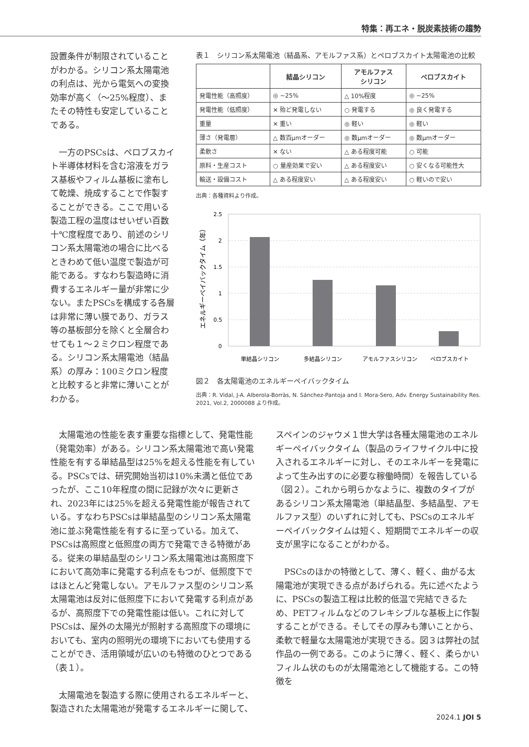特集：再エネ・脱炭素技術の趨勢
設置条件が制限されていることがわかる。シリコン系太陽電池の利点は、光から電気への変換効率が高く（～25%程度）、またその特性も安定していることである。
一方のPSCsは、ペロブスカイト半導体材料を含む溶液をガラス基板やフィルム基板に塗布して乾燥、焼成することで作製することができる。ここで用いる製造工程の温度はせいぜい百数十℃度程度であり、前述のシリコン系太陽電池の場合に比べるときわめて低い温度で製造が可能である。すなわち製造時に消費するエネルギー量が非常に少ない。またPSCsを構成する各層は非常に薄い膜であり、ガラス等の基板部分を除くと全層合わせても１～２ミクロン程度である。シリコン系太陽電池（結晶系）の厚み：100ミクロン程度と比較すると非常に薄いことがわかる。
表１　シリコン系太陽電池（結晶系、アモルファス系）とペロブスカイト太陽電池の比較
| | 結晶シリコン | アモルファス シリコン | ペロブスカイト |
| --- | --- | --- | --- |
| 発電性能（高照度） | ◎ ~25% | △ 10%程度 | ◎ ~25% |
| 発電性能（低照度） | ✕ 殆ど発電しない | ○ 発電する | ◎ 良く発電する |
| 重量 | ✕ 重い | ◎ 軽い | ◎ 軽い |
| 薄さ（発電層） | △ 数百μmオーダー | ◎ 数μmオーダー | ◎ 数μmオーダー |
| 柔軟さ | ✕ ない | △ ある程度可能 | ○ 可能 |
| 原料・生産コスト | ○ 量産効果で安い | △ ある程度安い | ○ 安くなる可能性大 |
| 輸送・設備コスト | △ ある程度安い | △ ある程度安い | ○ 軽いので安い |
出典：各種資料より作成。
エネルギーペイバックタイム（年）
2.5
2
1.5
1
0.5
0
単結晶シリコン
多結晶シリコン
アモルファスシリコン
ペロブスカイト
図２　各太陽電池のエネルギーペイバックタイム
出典：R. Vidal, J-A. Alberola-Borràs, N. Sánchez-Pantoja and I. Mora-Sero, Adv. Energy Sustainability Res. 2021, Vol.2, 2000088 より作成。
太陽電池の性能を表す重要な指標として、発電性能（発電効率）がある。シリコン系太陽電池で高い発電性能を有する単結晶型は25%を超える性能を有している。PSCsでは、研究開始当初は10%未満と低位であったが、ここ10年程度の間に記録が次々に更新され、2023年には25%を超える発電性能が報告されている。すなわちPSCsは単結晶型のシリコン系太陽電池に並ぶ発電性能を有するに至っている。加えて、PSCsは高照度と低照度の両方で発電できる特徴がある。従来の単結晶型のシリコン系太陽電池は高照度下において高効率に発電する利点をもつが、低照度下ではほとんど発電しない。アモルファス型のシリコン系太陽電池は反対に低照度下において発電する利点があるが、高照度下での発電性能は低い。これに対してPSCsは、屋外の太陽光が照射する高照度下の環境においても、室内の照明光の環境下においても使用することができ、活用領域が広いのも特徴のひとつである（表１）。
太陽電池を製造する際に使用されるエネルギーと、製造された太陽電池が発電するエネルギーに関して、スペインのジャウメ１世大学は各種太陽電池のエネルギーペイバックタイム（製品のライフサイクル中に投入されるエネルギーに対し、そのエネルギーを発電によって生み出すのに必要な稼働時間）を報告している（図２）。これから明らかなように、複数のタイプがあるシリコン系太陽電池（単結晶型、多結晶型、アモルファス型）のいずれに対しても、PSCsのエネルギーペイバックタイムは短く、短期間でエネルギーの収支が黒字になることがわかる。
PSCsのほかの特徴として、薄く、軽く、曲がる太陽電池が実現できる点があげられる。先に述べたように、PSCsの製造工程は比較的低温で完結できるため、PETフィルムなどのフレキシブルな基板上に作製することができる。そしてその厚みも薄いことから、柔軟で軽量な太陽電池が実現できる。図３は弊社の試作品の一例である。このように薄く、軽く、柔らかいフィルム状のものが太陽電池として機能する。この特徴を
2024.1 JOI 5